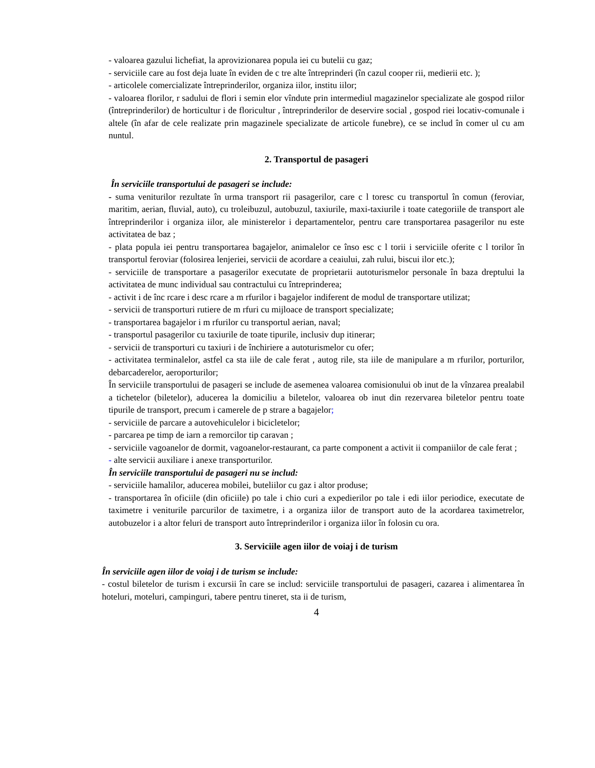- valoarea gazului lichefiat, la aprovizionarea popula iei cu butelii cu gaz;
- serviciile care au fost deja luate în eviden de c tre alte întreprinderi (în cazul cooper rii, medierii etc. );
- articolele comercializate întreprinderilor, organiza iilor, institu iilor;
- valoarea florilor, r sadului de flori i semin elor vîndute prin intermediul magazinelor specializate ale gospod riilor (întreprinderilor) de horticultur i de floricultur , întreprinderilor de deservire social , gospod riei locativ-comunale i altele (în afar de cele realizate prin magazinele specializate de articole funebre), ce se includ în comer ul cu am nuntul.
2. Transportul de pasageri
În serviciile transportului de pasageri se include:
- suma veniturilor rezultate în urma transport rii pasagerilor, care c l toresc cu transportul în comun (feroviar, maritim, aerian, fluvial, auto), cu troleibuzul, autobuzul, taxiurile, maxi-taxiurile i toate categoriile de transport ale întreprinderilor i organiza iilor, ale ministerelor i departamentelor, pentru care transportarea pasagerilor nu este activitatea de baz ;
- plata popula iei pentru transportarea bagajelor, animalelor ce înso esc c l torii i serviciile oferite c l torilor în transportul feroviar (folosirea lenjeriei, servicii de acordare a ceaiului, zah rului, biscui ilor etc.);
- serviciile de transportare a pasagerilor executate de proprietarii autoturismelor personale în baza dreptului la activitatea de munc individual sau contractului cu întreprinderea;
- activit i de înc rcare i desc rcare a m rfurilor i bagajelor indiferent de modul de transportare utilizat;
- servicii de transporturi rutiere de m rfuri cu mijloace de transport specializate;
- transportarea bagajelor i m rfurilor cu transportul aerian, naval;
- transportul pasagerilor cu taxiurile de toate tipurile, inclusiv dup itinerar;
- servicii de transporturi cu taxiuri i de închiriere a autoturismelor cu ofer;
- activitatea terminalelor, astfel ca sta iile de cale ferat , autog rile, sta iile de manipulare a m rfurilor, porturilor, debarcaderelor, aeroporturilor;
În serviciile transportului de pasageri se include de asemenea valoarea comisionului ob inut de la vînzarea prealabil a tichetelor (biletelor), aducerea la domiciliu a biletelor, valoarea ob inut din rezervarea biletelor pentru toate tipurile de transport, precum i camerele de p strare a bagajelor;
- serviciile de parcare a autovehiculelor i bicicletelor;
- parcarea pe timp de iarn a remorcilor tip caravan ;
- serviciile vagoanelor de dormit, vagoanelor-restaurant, ca parte component a activit ii companiilor de cale ferat ;
- alte servicii auxiliare i anexe transporturilor.
În serviciile transportului de pasageri nu se includ:
- serviciile hamalilor, aducerea mobilei, buteliilor cu gaz i altor produse;
- transportarea în oficiile (din oficiile) po tale i chio curi a expedierilor po tale i edi iilor periodice, executate de taximetre i veniturile parcurilor de taximetre, i a organiza iilor de transport auto de la acordarea taximetrelor, autobuzelor i a altor feluri de transport auto întreprinderilor i organiza iilor în folosin cu ora.
3. Serviciile agen iilor de voiaj i de turism
În serviciile agen iilor de voiaj i de turism se include:
- costul biletelor de turism i excursii în care se includ: serviciile transportului de pasageri, cazarea i alimentarea în hoteluri, moteluri, campinguri, tabere pentru tineret, sta ii de turism,
4